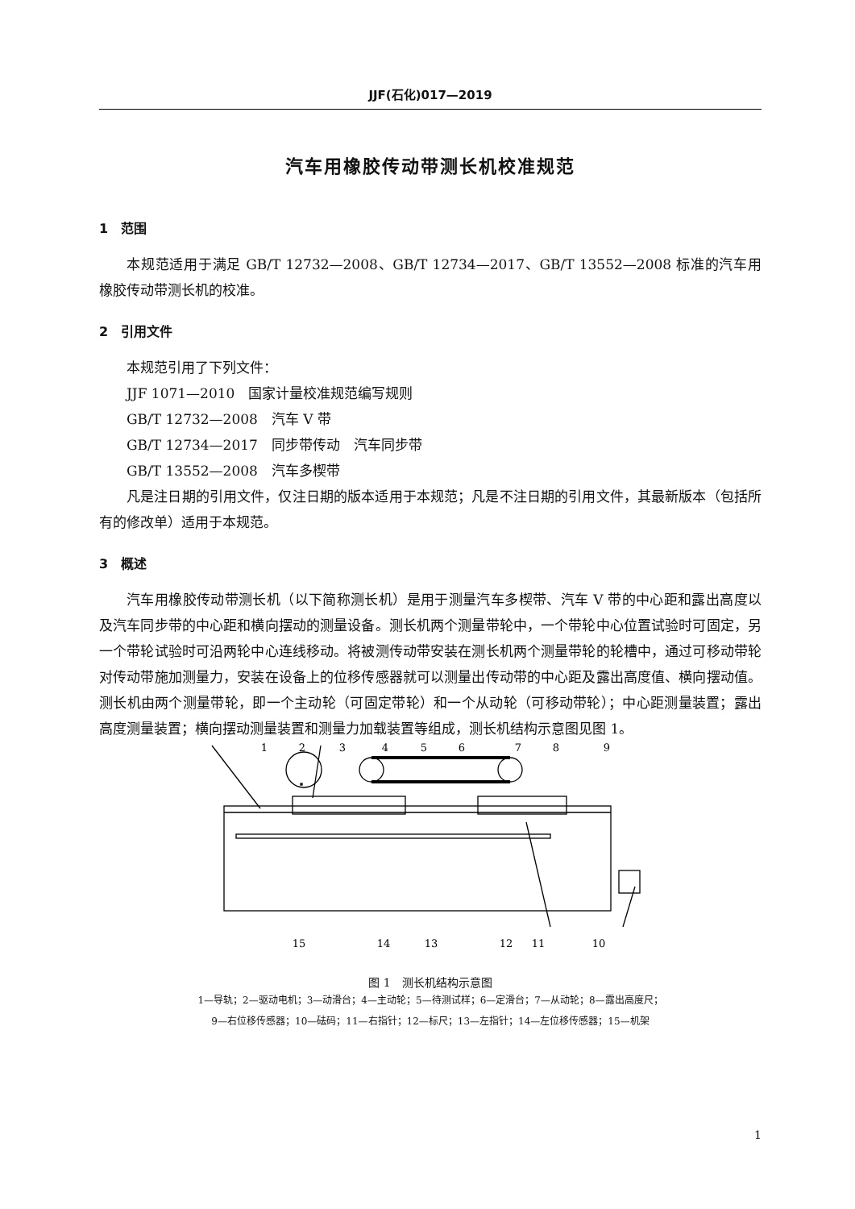JJF(石化)017—2019
汽车用橡胶传动带测长机校准规范
1　范围
本规范适用于满足 GB/T 12732—2008、GB/T 12734—2017、GB/T 13552—2008 标准的汽车用橡胶传动带测长机的校准。
2　引用文件
本规范引用了下列文件：
JJF 1071—2010　国家计量校准规范编写规则
GB/T 12732—2008　汽车 V 带
GB/T 12734—2017　同步带传动　汽车同步带
GB/T 13552—2008　汽车多楔带
凡是注日期的引用文件，仅注日期的版本适用于本规范；凡是不注日期的引用文件，其最新版本（包括所有的修改单）适用于本规范。
3　概述
汽车用橡胶传动带测长机（以下简称测长机）是用于测量汽车多楔带、汽车 V 带的中心距和露出高度以及汽车同步带的中心距和横向摆动的测量设备。测长机两个测量带轮中，一个带轮中心位置试验时可固定，另一个带轮试验时可沿两轮中心连线移动。将被测传动带安装在测长机两个测量带轮的轮槽中，通过可移动带轮对传动带施加测量力，安装在设备上的位移传感器就可以测量出传动带的中心距及露出高度值、横向摆动值。测长机由两个测量带轮，即一个主动轮（可固定带轮）和一个从动轮（可移动带轮）；中心距测量装置；露出高度测量装置；横向摆动测量装置和测量力加载装置等组成，测长机结构示意图见图 1。
1
2
3
4
5
6
7
8
9
15
14
13
12
11
10
图 1　测长机结构示意图
1—导轨；2—驱动电机；3—动滑台；4—主动轮；5—待测试样；6—定滑台；7—从动轮；8—露出高度尺；
9—右位移传感器；10—砝码；11—右指针；12—标尺；13—左指针；14—左位移传感器；15—机架
1